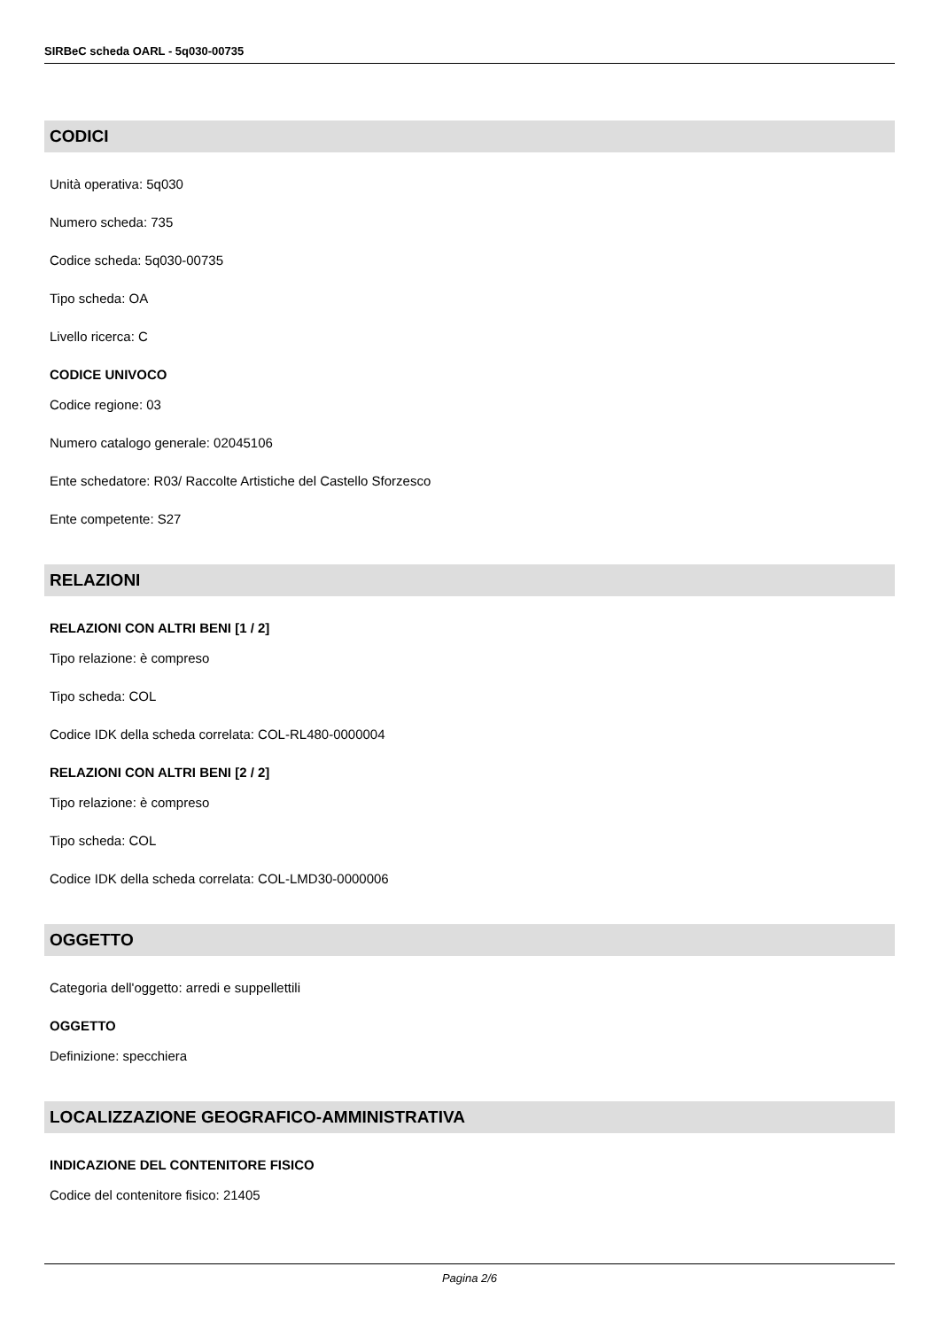SIRBeC scheda OARL - 5q030-00735
CODICI
Unità operativa: 5q030
Numero scheda: 735
Codice scheda: 5q030-00735
Tipo scheda: OA
Livello ricerca: C
CODICE UNIVOCO
Codice regione: 03
Numero catalogo generale: 02045106
Ente schedatore: R03/ Raccolte Artistiche del Castello Sforzesco
Ente competente: S27
RELAZIONI
RELAZIONI CON ALTRI BENI [1 / 2]
Tipo relazione: è compreso
Tipo scheda: COL
Codice IDK della scheda correlata: COL-RL480-0000004
RELAZIONI CON ALTRI BENI [2 / 2]
Tipo relazione: è compreso
Tipo scheda: COL
Codice IDK della scheda correlata: COL-LMD30-0000006
OGGETTO
Categoria dell'oggetto: arredi e suppellettili
OGGETTO
Definizione: specchiera
LOCALIZZAZIONE GEOGRAFICO-AMMINISTRATIVA
INDICAZIONE DEL CONTENITORE FISICO
Codice del contenitore fisico: 21405
Pagina 2/6